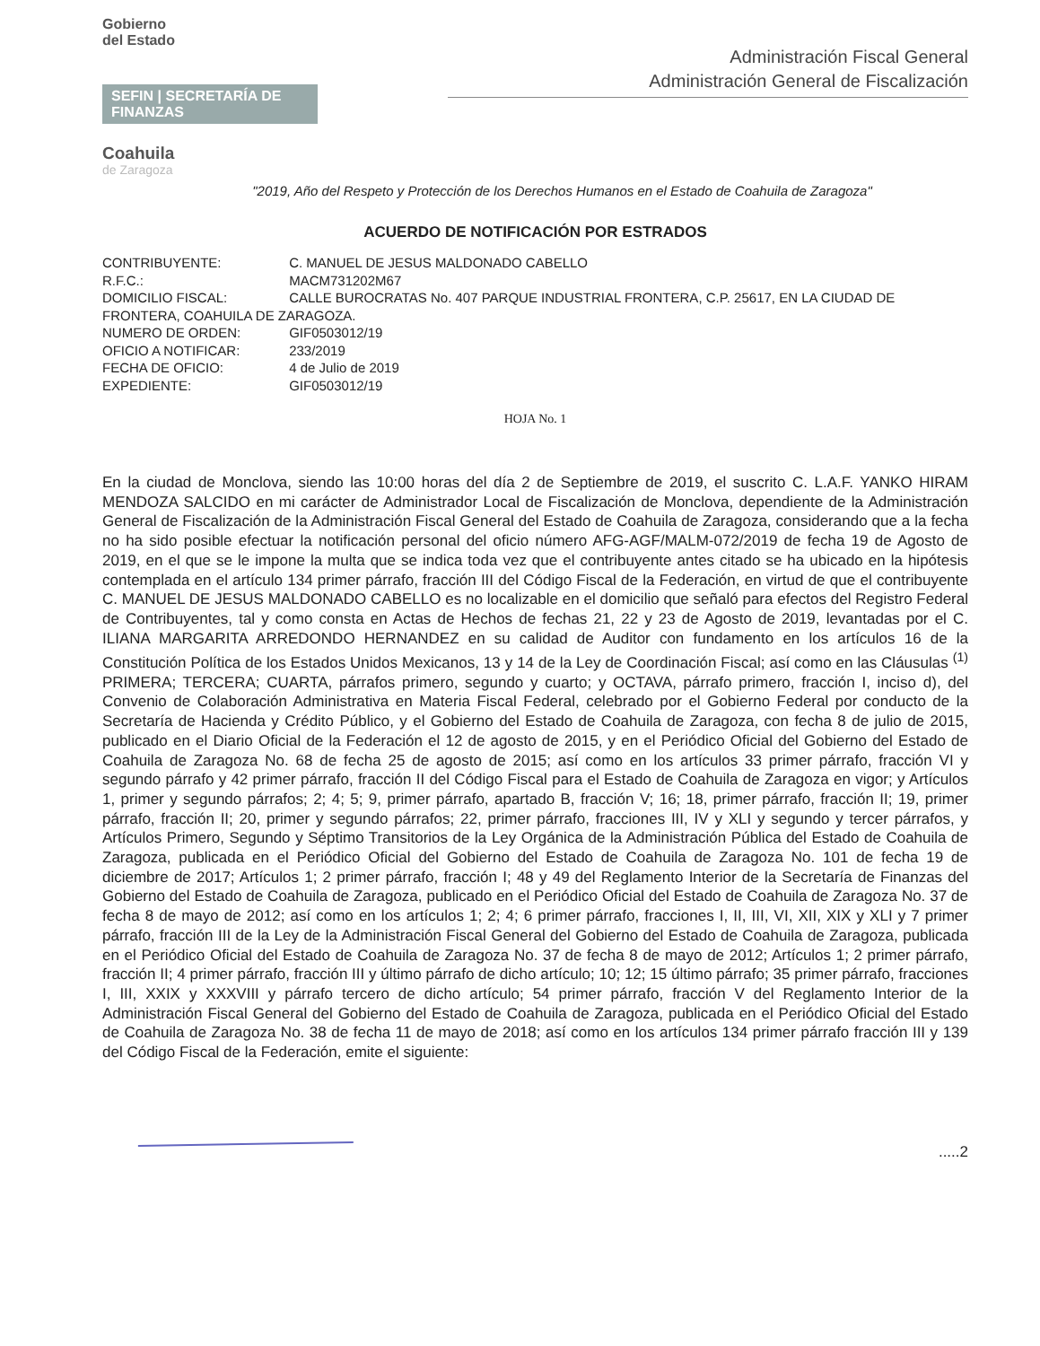Gobierno
del Estado
SEFIN | SECRETARÍA DE FINANZAS
Coahuila
de Zaragoza
Administración Fiscal General
Administración General de Fiscalización
"2019, Año del Respeto y Protección de los Derechos Humanos en el Estado de Coahuila de Zaragoza"
ACUERDO DE NOTIFICACIÓN POR ESTRADOS
CONTRIBUYENTE: C. MANUEL DE JESUS MALDONADO CABELLO
R.F.C.: MACM731202M67
DOMICILIO FISCAL: CALLE BUROCRATAS No. 407 PARQUE INDUSTRIAL FRONTERA, C.P. 25617, EN LA CIUDAD DE FRONTERA, COAHUILA DE ZARAGOZA.
NUMERO DE ORDEN: GIF0503012/19
OFICIO A NOTIFICAR: 233/2019
FECHA DE OFICIO: 4 de Julio de 2019
EXPEDIENTE: GIF0503012/19
HOJA No. 1
En la ciudad de Monclova, siendo las 10:00 horas del día 2 de Septiembre de 2019, el suscrito C. L.A.F. YANKO HIRAM MENDOZA SALCIDO en mi carácter de Administrador Local de Fiscalización de Monclova, dependiente de la Administración General de Fiscalización de la Administración Fiscal General del Estado de Coahuila de Zaragoza, considerando que a la fecha no ha sido posible efectuar la notificación personal del oficio número AFG-AGF/MALM-072/2019 de fecha 19 de Agosto de 2019, en el que se le impone la multa que se indica toda vez que el contribuyente antes citado se ha ubicado en la hipótesis contemplada en el artículo 134 primer párrafo, fracción III del Código Fiscal de la Federación, en virtud de que el contribuyente C. MANUEL DE JESUS MALDONADO CABELLO es no localizable en el domicilio que señaló para efectos del Registro Federal de Contribuyentes, tal y como consta en Actas de Hechos de fechas 21, 22 y 23 de Agosto de 2019, levantadas por el C. ILIANA MARGARITA ARREDONDO HERNANDEZ en su calidad de Auditor con fundamento en los artículos 16 de la Constitución Política de los Estados Unidos Mexicanos, 13 y 14 de la Ley de Coordinación Fiscal; así como en las Cláusulas <sup>(1)</sup> PRIMERA; TERCERA; CUARTA, párrafos primero, segundo y cuarto; y OCTAVA, párrafo primero, fracción I, inciso d), del Convenio de Colaboración Administrativa en Materia Fiscal Federal, celebrado por el Gobierno Federal por conducto de la Secretaría de Hacienda y Crédito Público, y el Gobierno del Estado de Coahuila de Zaragoza, con fecha 8 de julio de 2015, publicado en el Diario Oficial de la Federación el 12 de agosto de 2015, y en el Periódico Oficial del Gobierno del Estado de Coahuila de Zaragoza No. 68 de fecha 25 de agosto de 2015; así como en los artículos 33 primer párrafo, fracción VI y segundo párrafo y 42 primer párrafo, fracción II del Código Fiscal para el Estado de Coahuila de Zaragoza en vigor; y Artículos 1, primer y segundo párrafos; 2; 4; 5; 9, primer párrafo, apartado B, fracción V; 16; 18, primer párrafo, fracción II; 19, primer párrafo, fracción II; 20, primer y segundo párrafos; 22, primer párrafo, fracciones III, IV y XLI y segundo y tercer párrafos, y Artículos Primero, Segundo y Séptimo Transitorios de la Ley Orgánica de la Administración Pública del Estado de Coahuila de Zaragoza, publicada en el Periódico Oficial del Gobierno del Estado de Coahuila de Zaragoza No. 101 de fecha 19 de diciembre de 2017; Artículos 1; 2 primer párrafo, fracción I; 48 y 49 del Reglamento Interior de la Secretaría de Finanzas del Gobierno del Estado de Coahuila de Zaragoza, publicado en el Periódico Oficial del Estado de Coahuila de Zaragoza No. 37 de fecha 8 de mayo de 2012; así como en los artículos 1; 2; 4; 6 primer párrafo, fracciones I, II, III, VI, XII, XIX y XLI y 7 primer párrafo, fracción III de la Ley de la Administración Fiscal General del Gobierno del Estado de Coahuila de Zaragoza, publicada en el Periódico Oficial del Estado de Coahuila de Zaragoza No. 37 de fecha 8 de mayo de 2012; Artículos 1; 2 primer párrafo, fracción II; 4 primer párrafo, fracción III y último párrafo de dicho artículo; 10; 12; 15 último párrafo; 35 primer párrafo, fracciones I, III, XXIX y XXXVIII y párrafo tercero de dicho artículo; 54 primer párrafo, fracción V del Reglamento Interior de la Administración Fiscal General del Gobierno del Estado de Coahuila de Zaragoza, publicada en el Periódico Oficial del Estado de Coahuila de Zaragoza No. 38 de fecha 11 de mayo de 2018; así como en los artículos 134 primer párrafo fracción III y 139 del Código Fiscal de la Federación, emite el siguiente:
.....2